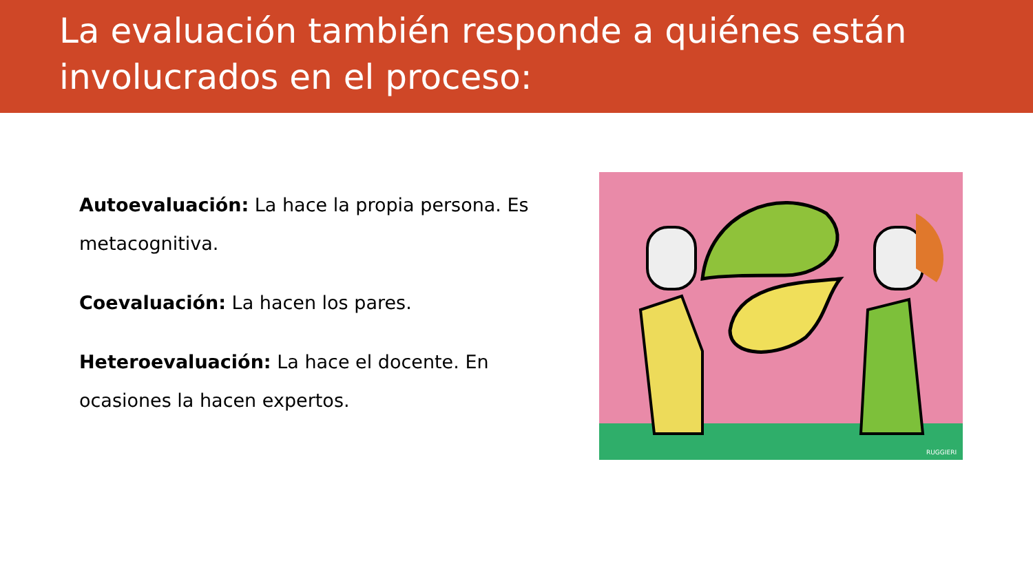La evaluación también responde a quiénes están involucrados en el proceso:
Autoevaluación: La hace la propia persona. Es metacognitiva.
Coevaluación: La hacen los pares.
Heteroevaluación: La hace el docente. En ocasiones la hacen expertos.
RUGGIERI